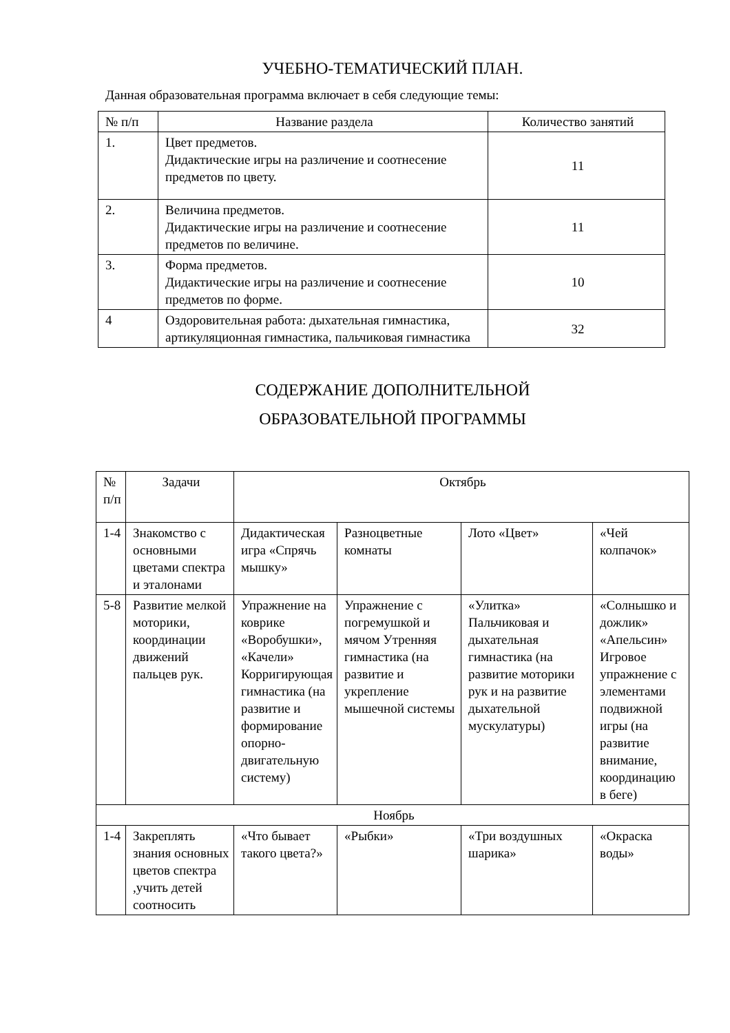УЧЕБНО-ТЕМАТИЧЕСКИЙ ПЛАН.
Данная образовательная программа включает в себя следующие темы:
| № п/п | Название раздела | Количество занятий |
| --- | --- | --- |
| 1. | Цвет предметов. Дидактические игры на различение и соотнесение предметов по цвету. | 11 |
| 2. | Величина предметов. Дидактические игры на различение и соотнесение предметов по величине. | 11 |
| 3. | Форма предметов. Дидактические игры на различение и соотнесение предметов по форме. | 10 |
| 4 | Оздоровительная работа: дыхательная гимнастика, артикуляционная гимнастика, пальчиковая гимнастика | 32 |
СОДЕРЖАНИЕ ДОПОЛНИТЕЛЬНОЙ
ОБРАЗОВАТЕЛЬНОЙ ПРОГРАММЫ
| № п/п | Задачи | Октябрь | | | |
| 1-4 | Знакомство с основными цветами спектра и эталонами | Дидактическая игра «Спрячь мышку» | Разноцветные комнаты | Лото «Цвет» | «Чей колпачок» |
| 5-8 | Развитие мелкой моторики, координации движений пальцев рук. | Упражнение на коврике «Воробушки», «Качели» Корригирующая гимнастика (на развитие и формирование опорно-двигательную систему) | Упражнение с погремушкой и мячом Утренняя гимнастика (на развитие и укрепление мышечной системы | «Улитка» Пальчиковая и дыхательная гимнастика (на развитие моторики рук и на развитие дыхательной мускулатуры) | «Солнышко и дожлик» «Апельсин» Игровое упражнение с элементами подвижной игры (на развитие внимание, координацию в беге) |
| Ноябрь | | | | | |
| 1-4 | Закреплять знания основных цветов спектра ,учить детей соотносить | «Что бывает такого цвета?» | «Рыбки» | «Три воздушных шарика» | «Окраска воды» |